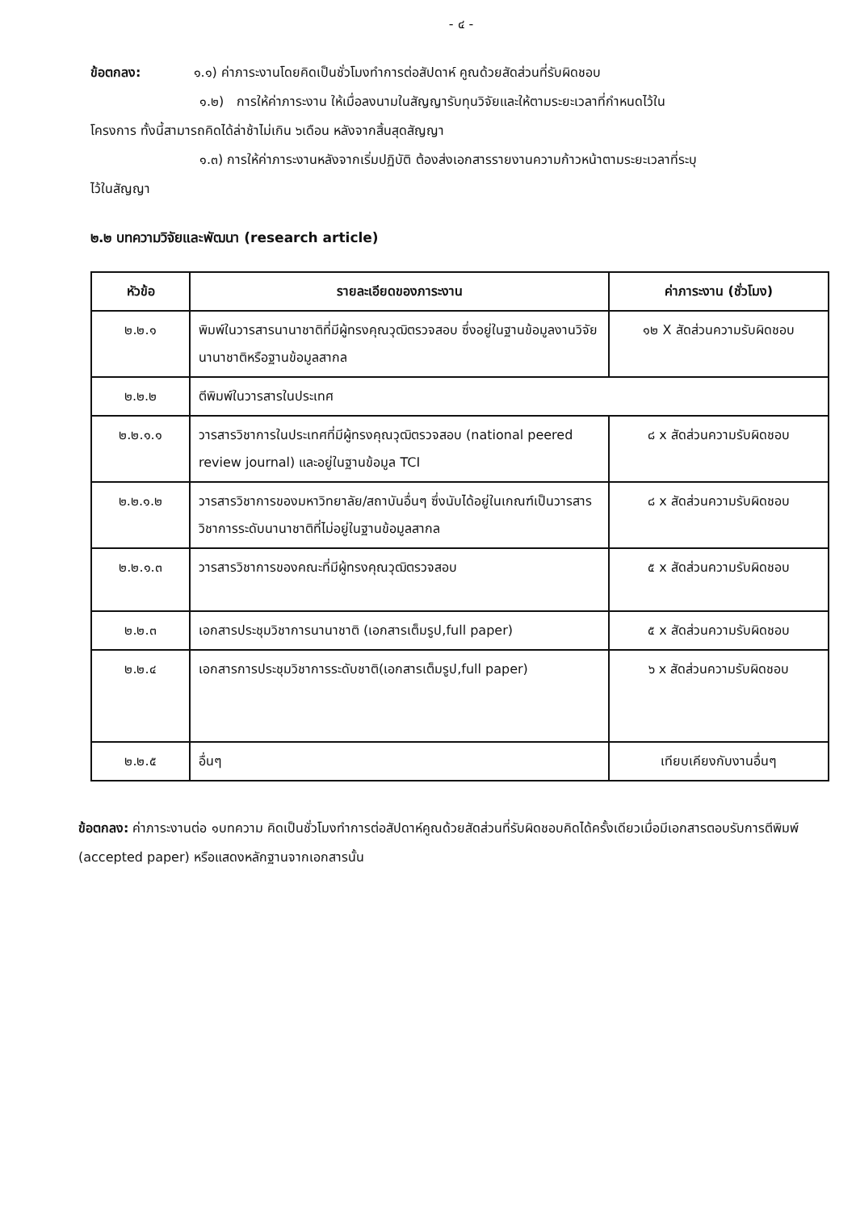- ๔ -
ข้อตกลง: ๑.๑) ค่าภาระงานโดยคิดเป็นชั่วโมงทำการต่อสัปดาห์ คูณด้วยสัดส่วนที่รับผิดชอบ
๑.๒) การให้ค่าภาระงาน ให้เมื่อลงนามในสัญญารับทุนวิจัยและให้ตามระยะเวลาที่กำหนดไว้ใน
โครงการ ทั้งนี้สามารถคิดได้ล่าช้าไม่เกิน ๖เดือน หลังจากสิ้นสุดสัญญา
๑.๓) การให้ค่าภาระงานหลังจากเริ่มปฏิบัติ ต้องส่งเอกสารรายงานความก้าวหน้าตามระยะเวลาที่ระบุ
ไว้ในสัญญา
๒.๒ บทความวิจัยและพัฒนา (research article)
| หัวข้อ | รายละเอียดของภาระงาน | ค่าภาระงาน (ชั่วโมง) |
| --- | --- | --- |
| ๒.๒.๑ | พิมพ์ในวารสารนานาชาติที่มีผู้ทรงคุณวุฒิตรวจสอบ ซึ่งอยู่ในฐานข้อมูลงานวิจัยนานาชาติหรือฐานข้อมูลสากล | ๑๒ X สัดส่วนความรับผิดชอบ |
| ๒.๒.๒ | ตีพิมพ์ในวารสารในประเทศ | |
| ๒.๒.๑.๑ | วารสารวิชาการในประเทศที่มีผู้ทรงคุณวุฒิตรวจสอบ (national peered review journal) และอยู่ในฐานข้อมูล TCI | ๘ x สัดส่วนความรับผิดชอบ |
| ๒.๒.๑.๒ | วารสารวิชาการของมหาวิทยาลัย/สถาบันอื่นๆ ซึ่งนับได้อยู่ในเกณฑ์เป็นวารสารวิชาการระดับนานาชาติที่ไม่อยู่ในฐานข้อมูลสากล | ๘ x สัดส่วนความรับผิดชอบ |
| ๒.๒.๑.๓ | วารสารวิชาการของคณะที่มีผู้ทรงคุณวุฒิตรวจสอบ | ๕ x สัดส่วนความรับผิดชอบ |
| ๒.๒.๓ | เอกสารประชุมวิชาการนานาชาติ (เอกสารเต็มรูป,full paper) | ๕ x สัดส่วนความรับผิดชอบ |
| ๒.๒.๔ | เอกสารการประชุมวิชาการระดับชาติ(เอกสารเต็มรูป,full paper) | ๖ x สัดส่วนความรับผิดชอบ |
| ๒.๒.๕ | อื่นๆ | เทียบเคียงกับงานอื่นๆ |
ข้อตกลง: ค่าภาระงานต่อ ๑บทความ คิดเป็นชั่วโมงทำการต่อสัปดาห์คูณด้วยสัดส่วนที่รับผิดชอบคิดได้ครั้งเดียวเมื่อมีเอกสารตอบรับการตีพิมพ์ (accepted paper) หรือแสดงหลักฐานจากเอกสารนั้น